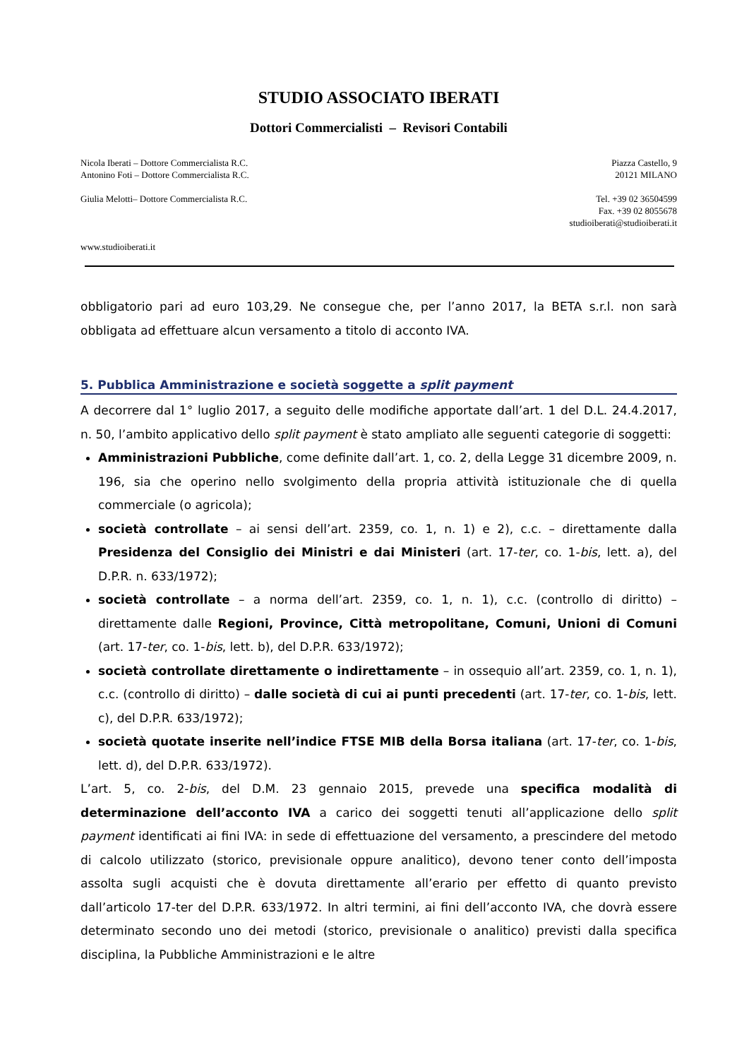STUDIO ASSOCIATO IBERATI
Dottori Commercialisti – Revisori Contabili
Nicola Iberati – Dottore Commercialista R.C.
Antonino Foti – Dottore Commercialista R.C.
Piazza Castello, 9
20121 MILANO
Giulia Melotti– Dottore Commercialista R.C.
Tel. +39 02 36504599
Fax. +39 02 8055678
studioiberati@studioiberati.it
www.studioiberati.it
obbligatorio pari ad euro 103,29. Ne consegue che, per l’anno 2017, la BETA s.r.l. non sarà obbligata ad effettuare alcun versamento a titolo di acconto IVA.
5. Pubblica Amministrazione e società soggette a split payment
A decorrere dal 1° luglio 2017, a seguito delle modifiche apportate dall’art. 1 del D.L. 24.4.2017, n. 50, l’ambito applicativo dello split payment è stato ampliato alle seguenti categorie di soggetti:
Amministrazioni Pubbliche, come definite dall’art. 1, co. 2, della Legge 31 dicembre 2009, n. 196, sia che operino nello svolgimento della propria attività istituzionale che di quella commerciale (o agricola);
società controllate – ai sensi dell’art. 2359, co. 1, n. 1) e 2), c.c. – direttamente dalla Presidenza del Consiglio dei Ministri e dai Ministeri (art. 17-ter, co. 1-bis, lett. a), del D.P.R. n. 633/1972);
società controllate – a norma dell’art. 2359, co. 1, n. 1), c.c. (controllo di diritto) – direttamente dalle Regioni, Province, Città metropolitane, Comuni, Unioni di Comuni (art. 17-ter, co. 1-bis, lett. b), del D.P.R. 633/1972);
società controllate direttamente o indirettamente – in ossequio all’art. 2359, co. 1, n. 1), c.c. (controllo di diritto) – dalle società di cui ai punti precedenti (art. 17-ter, co. 1-bis, lett. c), del D.P.R. 633/1972);
società quotate inserite nell’indice FTSE MIB della Borsa italiana (art. 17-ter, co. 1-bis, lett. d), del D.P.R. 633/1972).
L’art. 5, co. 2-bis, del D.M. 23 gennaio 2015, prevede una specifica modalità di determinazione dell’acconto IVA a carico dei soggetti tenuti all’applicazione dello split payment identificati ai fini IVA: in sede di effettuazione del versamento, a prescindere del metodo di calcolo utilizzato (storico, previsionale oppure analitico), devono tener conto dell’imposta assolta sugli acquisti che è dovuta direttamente all’erario per effetto di quanto previsto dall’articolo 17-ter del D.P.R. 633/1972. In altri termini, ai fini dell’acconto IVA, che dovrà essere determinato secondo uno dei metodi (storico, previsionale o analitico) previsti dalla specifica disciplina, la Pubbliche Amministrazioni e le altre